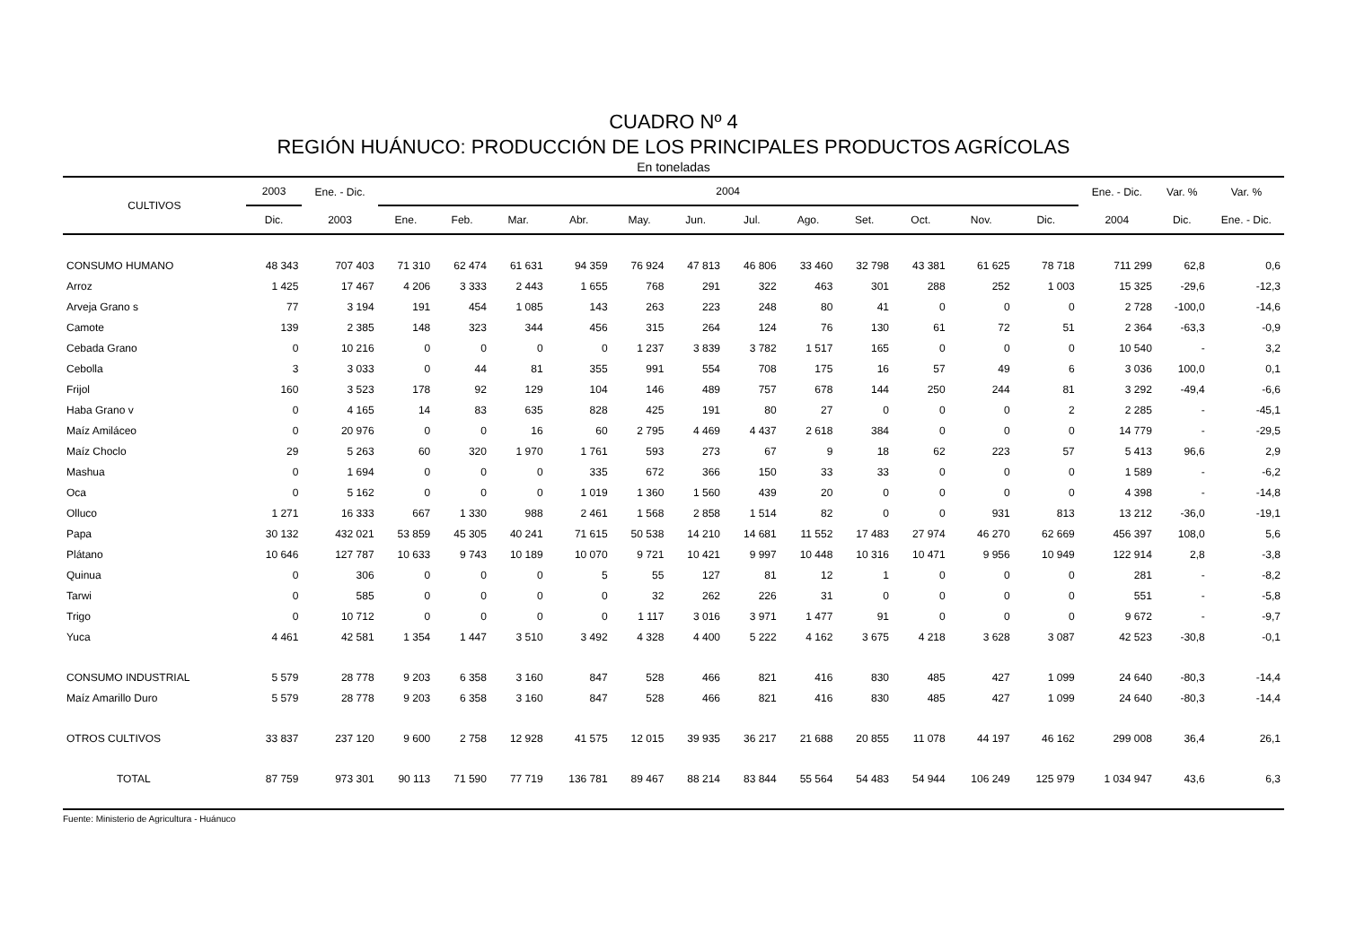CUADRO Nº 4
REGIÓN HUÁNUCO: PRODUCCIÓN DE LOS PRINCIPALES PRODUCTOS AGRÍCOLAS
En toneladas
| CULTIVOS | 2003 | Ene. - Dic. | 2004 | | | | | | | | | | | | Ene. - Dic. | Var. % | Var. % |
| --- | --- | --- | --- | --- | --- | --- | --- | --- | --- | --- | --- | --- | --- | --- | --- | --- | --- |
| | Dic. | 2003 | Ene. | Feb. | Mar. | Abr. | May. | Jun. | Jul. | Ago. | Set. | Oct. | Nov. | Dic. | 2004 | Dic. | Ene. - Dic. |
| CONSUMO HUMANO | 48 343 | 707 403 | 71 310 | 62 474 | 61 631 | 94 359 | 76 924 | 47 813 | 46 806 | 33 460 | 32 798 | 43 381 | 61 625 | 78 718 | 711 299 | 62,8 | 0,6 |
| Arroz | 1 425 | 17 467 | 4 206 | 3 333 | 2 443 | 1 655 | 768 | 291 | 322 | 463 | 301 | 288 | 252 | 1 003 | 15 325 | -29,6 | -12,3 |
| Arveja Grano s | 77 | 3 194 | 191 | 454 | 1 085 | 143 | 263 | 223 | 248 | 80 | 41 | 0 | 0 | 0 | 2 728 | -100,0 | -14,6 |
| Camote | 139 | 2 385 | 148 | 323 | 344 | 456 | 315 | 264 | 124 | 76 | 130 | 61 | 72 | 51 | 2 364 | -63,3 | -0,9 |
| Cebada Grano | 0 | 10 216 | 0 | 0 | 0 | 0 | 1 237 | 3 839 | 3 782 | 1 517 | 165 | 0 | 0 | 0 | 10 540 | - | 3,2 |
| Cebolla | 3 | 3 033 | 0 | 44 | 81 | 355 | 991 | 554 | 708 | 175 | 16 | 57 | 49 | 6 | 3 036 | 100,0 | 0,1 |
| Frijol | 160 | 3 523 | 178 | 92 | 129 | 104 | 146 | 489 | 757 | 678 | 144 | 250 | 244 | 81 | 3 292 | -49,4 | -6,6 |
| Haba Grano v | 0 | 4 165 | 14 | 83 | 635 | 828 | 425 | 191 | 80 | 27 | 0 | 0 | 0 | 2 | 2 285 | - | -45,1 |
| Maíz Amiláceo | 0 | 20 976 | 0 | 0 | 16 | 60 | 2 795 | 4 469 | 4 437 | 2 618 | 384 | 0 | 0 | 0 | 14 779 | - | -29,5 |
| Maíz Choclo | 29 | 5 263 | 60 | 320 | 1 970 | 1 761 | 593 | 273 | 67 | 9 | 18 | 62 | 223 | 57 | 5 413 | 96,6 | 2,9 |
| Mashua | 0 | 1 694 | 0 | 0 | 0 | 335 | 672 | 366 | 150 | 33 | 33 | 0 | 0 | 0 | 1 589 | - | -6,2 |
| Oca | 0 | 5 162 | 0 | 0 | 0 | 1 019 | 1 360 | 1 560 | 439 | 20 | 0 | 0 | 0 | 0 | 4 398 | - | -14,8 |
| Olluco | 1 271 | 16 333 | 667 | 1 330 | 988 | 2 461 | 1 568 | 2 858 | 1 514 | 82 | 0 | 0 | 931 | 813 | 13 212 | -36,0 | -19,1 |
| Papa | 30 132 | 432 021 | 53 859 | 45 305 | 40 241 | 71 615 | 50 538 | 14 210 | 14 681 | 11 552 | 17 483 | 27 974 | 46 270 | 62 669 | 456 397 | 108,0 | 5,6 |
| Plátano | 10 646 | 127 787 | 10 633 | 9 743 | 10 189 | 10 070 | 9 721 | 10 421 | 9 997 | 10 448 | 10 316 | 10 471 | 9 956 | 10 949 | 122 914 | 2,8 | -3,8 |
| Quinua | 0 | 306 | 0 | 0 | 0 | 5 | 55 | 127 | 81 | 12 | 1 | 0 | 0 | 0 | 281 | - | -8,2 |
| Tarwi | 0 | 585 | 0 | 0 | 0 | 0 | 32 | 262 | 226 | 31 | 0 | 0 | 0 | 0 | 551 | - | -5,8 |
| Trigo | 0 | 10 712 | 0 | 0 | 0 | 0 | 1 117 | 3 016 | 3 971 | 1 477 | 91 | 0 | 0 | 0 | 9 672 | - | -9,7 |
| Yuca | 4 461 | 42 581 | 1 354 | 1 447 | 3 510 | 3 492 | 4 328 | 4 400 | 5 222 | 4 162 | 3 675 | 4 218 | 3 628 | 3 087 | 42 523 | -30,8 | -0,1 |
| CONSUMO INDUSTRIAL | 5 579 | 28 778 | 9 203 | 6 358 | 3 160 | 847 | 528 | 466 | 821 | 416 | 830 | 485 | 427 | 1 099 | 24 640 | -80,3 | -14,4 |
| Maíz Amarillo Duro | 5 579 | 28 778 | 9 203 | 6 358 | 3 160 | 847 | 528 | 466 | 821 | 416 | 830 | 485 | 427 | 1 099 | 24 640 | -80,3 | -14,4 |
| OTROS CULTIVOS | 33 837 | 237 120 | 9 600 | 2 758 | 12 928 | 41 575 | 12 015 | 39 935 | 36 217 | 21 688 | 20 855 | 11 078 | 44 197 | 46 162 | 299 008 | 36,4 | 26,1 |
| TOTAL | 87 759 | 973 301 | 90 113 | 71 590 | 77 719 | 136 781 | 89 467 | 88 214 | 83 844 | 55 564 | 54 483 | 54 944 | 106 249 | 125 979 | 1 034 947 | 43,6 | 6,3 |
Fuente: Ministerio de Agricultura - Huánuco